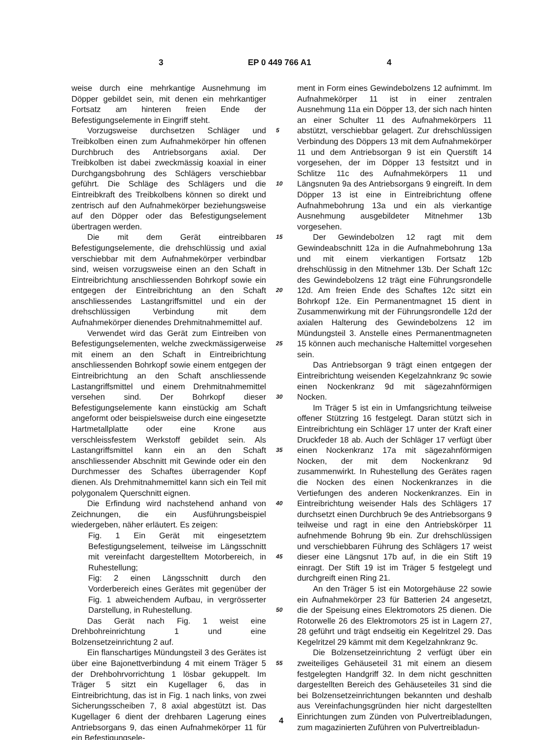3 EP 0 449 766 A1 4
weise durch eine mehrkantige Ausnehmung im Döpper gebildet sein, mit denen ein mehrkantiger Fortsatz am hinteren freien Ende der Befestigungselemente in Eingriff steht.
Vorzugsweise durchsetzen Schläger und Treibkolben einen zum Aufnahmekörper hin offenen Durchbruch des Antriebsorgans axial. Der Treibkolben ist dabei zweckmässig koaxial in einer Durchgangsbohrung des Schlägers verschiebbar geführt. Die Schläge des Schlägers und die Eintreibkraft des Treibkolbens können so direkt und zentrisch auf den Aufnahmekörper beziehungsweise auf den Döpper oder das Befestigungselement übertragen werden.
Die mit dem Gerät eintreibbaren Befestigungselemente, die drehschlüssig und axial verschiebbar mit dem Aufnahmekörper verbindbar sind, weisen vorzugsweise einen an den Schaft in Eintreibrichtung anschliessenden Bohrkopf sowie ein entgegen der Eintreibrichtung an den Schaft anschliessendes Lastangriffsmittel und ein der drehschlüssigen Verbindung mit dem Aufnahmekörper dienendes Drehmitnahmemittel auf.
Verwendet wird das Gerät zum Eintreiben von Befestigungselementen, welche zweckmässigerweise mit einem an den Schaft in Eintreibrichtung anschliessenden Bohrkopf sowie einem entgegen der Eintreibrichtung an den Schaft anschliessende Lastangriffsmittel und einem Drehmitnahmemittel versehen sind. Der Bohrkopf dieser Befestigungselemente kann einstückig am Schaft angeformt oder beispielsweise durch eine eingesetzte Hartmetallplatte oder eine Krone aus verschleissfestem Werkstoff gebildet sein. Als Lastangriffsmittel kann ein an den Schaft anschliessender Abschnitt mit Gewinde oder ein den Durchmesser des Schaftes überragender Kopf dienen. Als Drehmitnahmemittel kann sich ein Teil mit polygonalem Querschnitt eignen.
Die Erfindung wird nachstehend anhand von Zeichnungen, die ein Ausführungsbeispiel wiedergeben, näher erläutert. Es zeigen:
Fig. 1 Ein Gerät mit eingesetztem Befestigungselement, teilweise im Längsschnitt mit vereinfacht dargestelltem Motorbereich, in Ruhestellung;
Fig: 2 einen Längsschnitt durch den Vorderbereich eines Gerätes mit gegenüber der Fig. 1 abweichendem Aufbau, in vergrösserter Darstellung, in Ruhestellung.
Das Gerät nach Fig. 1 weist eine Drehbohreinrichtung 1 und eine Bolzensetzeinrichtung 2 auf.
Ein flanschartiges Mündungsteil 3 des Gerätes ist über eine Bajonettverbindung 4 mit einem Träger 5 der Drehbohrvorrichtung 1 lösbar gekuppelt. Im Träger 5 sitzt ein Kugellager 6, das in Eintreibrichtung, das ist in Fig. 1 nach links, von zwei Sicherungsscheiben 7, 8 axial abgestützt ist. Das Kugellager 6 dient der drehbaren Lagerung eines Antriebsorgans 9, das einen Aufnahmekörper 11 für ein Befestigungsele-
5
10
15
20
25
30
35
40
45
50
55
ment in Form eines Gewindebolzens 12 aufnimmt. Im Aufnahmekörper 11 ist in einer zentralen Ausnehmung 11a ein Döpper 13, der sich nach hinten an einer Schulter 11 des Aufnahmekörpers 11 abstützt, verschiebbar gelagert. Zur drehschlüssigen Verbindung des Döppers 13 mit dem Aufnahmekörper 11 und dem Antriebsorgan 9 ist ein Querstift 14 vorgesehen, der im Döpper 13 festsitzt und in Schlitze 11c des Aufnahmekörpers 11 und Längsnuten 9a des Antriebsorgans 9 eingreift. In dem Döpper 13 ist eine in Eintreibrichtung offene Aufnahmebohrung 13a und ein als vierkantige Ausnehmung ausgebildeter Mitnehmer 13b vorgesehen.
Der Gewindebolzen 12 ragt mit dem Gewindeabschnitt 12a in die Aufnahmebohrung 13a und mit einem vierkantigen Fortsatz 12b drehschlüssig in den Mitnehmer 13b. Der Schaft 12c des Gewindebolzens 12 trägt eine Führungsrondelle 12d. Am freien Ende des Schaftes 12c sitzt ein Bohrkopf 12e. Ein Permanentmagnet 15 dient in Zusammenwirkung mit der Führungsrondelle 12d der axialen Halterung des Gewindebolzens 12 im Mündungsteil 3. Anstelle eines Permanentmagneten 15 können auch mechanische Haltemittel vorgesehen sein.
Das Antriebsorgan 9 trägt einen entgegen der Eintreibrichtung weisenden Kegelzahnkranz 9c sowie einen Nockenkranz 9d mit sägezahnförmigen Nocken.
Im Träger 5 ist ein in Umfangsrichtung teilweise offener Stützring 16 festgelegt. Daran stützt sich in Eintreibrichtung ein Schläger 17 unter der Kraft einer Druckfeder 18 ab. Auch der Schläger 17 verfügt über einen Nockenkranz 17a mit sägezahnförmigen Nocken, der mit dem Nockenkranz 9d zusammenwirkt. In Ruhestellung des Gerätes ragen die Nocken des einen Nockenkranzes in die Vertiefungen des anderen Nockenkranzes. Ein in Eintreibrichtung weisender Hals des Schlägers 17 durchsetzt einen Durchbruch 9e des Antriebsorgans 9 teilweise und ragt in eine den Antriebskörper 11 aufnehmende Bohrung 9b ein. Zur drehschlüssigen und verschiebbaren Führung des Schlägers 17 weist dieser eine Längsnut 17b auf, in die ein Stift 19 einragt. Der Stift 19 ist im Träger 5 festgelegt und durchgreift einen Ring 21.
An den Träger 5 ist ein Motorgehäuse 22 sowie ein Aufnahmekörper 23 für Batterien 24 angesetzt, die der Speisung eines Elektromotors 25 dienen. Die Rotorwelle 26 des Elektromotors 25 ist in Lagern 27, 28 geführt und trägt endseitig ein Kegelritzel 29. Das Kegelritzel 29 kämmt mit dem Kegelzahnkranz 9c.
Die Bolzensetzeinrichtung 2 verfügt über ein zweiteiliges Gehäuseteil 31 mit einem an diesem festgelegten Handgriff 32. In dem nicht geschnitten dargestellten Bereich des Gehäuseteiles 31 sind die bei Bolzensetzeinrichtungen bekannten und deshalb aus Vereinfachungsgründen hier nicht dargestellten Einrichtungen zum Zünden von Pulvertreibladungen, zum magazinierten Zuführen von Pulvertreibladun-
4